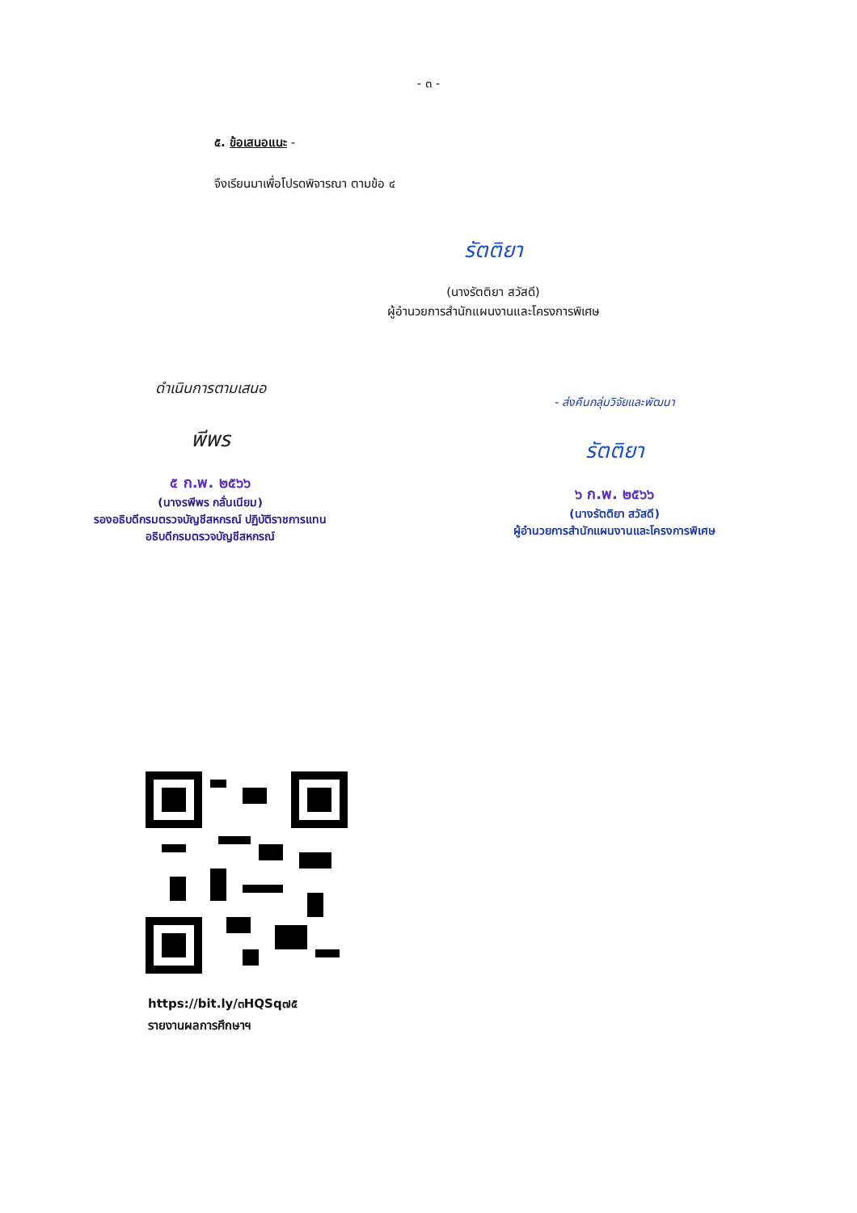- ๓ -
๕. ข้อเสนอแนะ -
จึงเรียนมาเพื่อโปรดพิจารณา ตามข้อ ๔
รัตติยา
(นางรัตติยา สวัสดี)
ผู้อำนวยการสำนักแผนงานและโครงการพิเศษ
ดำเนินการตามเสนอ
พีพร
๕ ก.พ. ๒๕๖๖
(นางรพีพร กลั่นเนียม)
รองอธิบดีกรมตรวจบัญชีสหกรณ์ ปฏิบัติราชการแทน
อธิบดีกรมตรวจบัญชีสหกรณ์
- ส่งคืนกลุ่มวิจัยและพัฒนา
รัตติยา
๖ ก.พ. ๒๕๖๖
(นางรัตติยา สวัสดี)
ผู้อำนวยการสำนักแผนงานและโครงการพิเศษ
https://bit.ly/๓HQSq๗๕
รายงานผลการศึกษาฯ